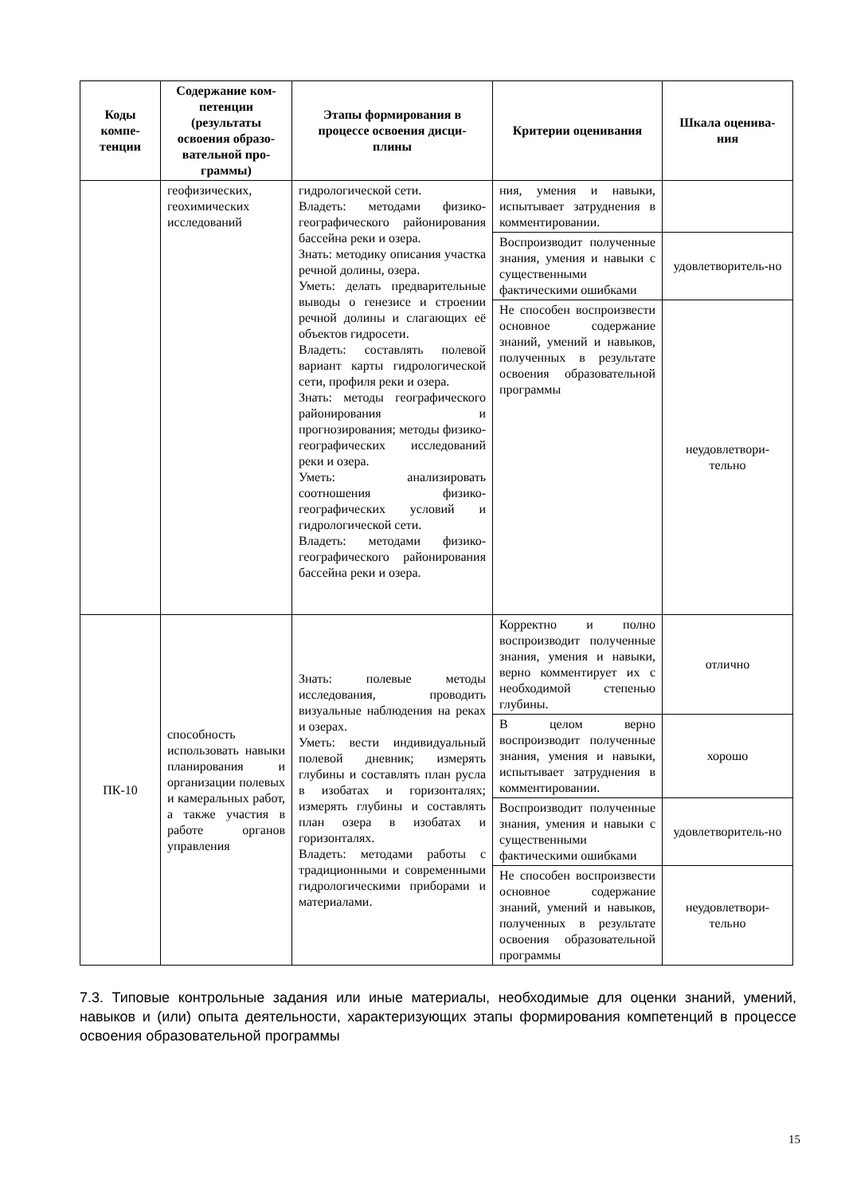| Коды компе-тенции | Содержание ком-петенции (результаты освоения образо-вательной про-граммы) | Этапы формирования в процессе освоения дисци-плины | Критерии оценивания | Шкала оценива-ния |
| --- | --- | --- | --- | --- |
| | геофизических, геохимических исследований | гидрологической сети. Владеть: методами физико-географического районирования бассейна реки и озера. Знать: методику описания участка речной долины, озера. Уметь: делать предварительные выводы о генезисе и строении речной долины и слагающих её объектов гидросети. Владеть: составлять полевой вариант карты гидрологической сети, профиля реки и озера. Знать: методы географического районирования и прогнозирования; методы физико-географических исследований реки и озера. Уметь: анализировать соотношения физико-географических условий и гидрологической сети. Владеть: методами физико-географического районирования бассейна реки и озера. | ния, умения и навыки, испытывает затруднения в комментировании. | |
| | | | Воспроизводит полученные знания, умения и навыки с существенными фактическими ошибками | удовлетворитель-но |
| | | | Не способен воспроизвести основное содержание знаний, умений и навыков, полученных в результате освоения образовательной программы | неудовлетвори-тельно |
| ПК-10 | способность использовать навыки планирования и организации полевых и камеральных работ, а также участия в работе органов управления | Знать: полевые методы исследования, проводить визуальные наблюдения на реках и озерах. Уметь: вести индивидуальный полевой дневник; измерять глубины и составлять план русла в изобатах и горизонталях; измерять глубины и составлять план озера в изобатах и горизонталях. Владеть: методами работы с традиционными и современными гидрологическими приборами и материалами. | Корректно и полно воспроизводит полученные знания, умения и навыки, верно комментирует их с необходимой степенью глубины. | отлично |
| | | | В целом верно воспроизводит полученные знания, умения и навыки, испытывает затруднения в комментировании. | хорошо |
| | | | Воспроизводит полученные знания, умения и навыки с существенными фактическими ошибками | удовлетворитель-но |
| | | | Не способен воспроизвести основное содержание знаний, умений и навыков, полученных в результате освоения образовательной программы | неудовлетвори-тельно |
7.3. Типовые контрольные задания или иные материалы, необходимые для оценки знаний, умений, навыков и (или) опыта деятельности, характеризующих этапы формирования компетенций в процессе освоения образовательной программы
15